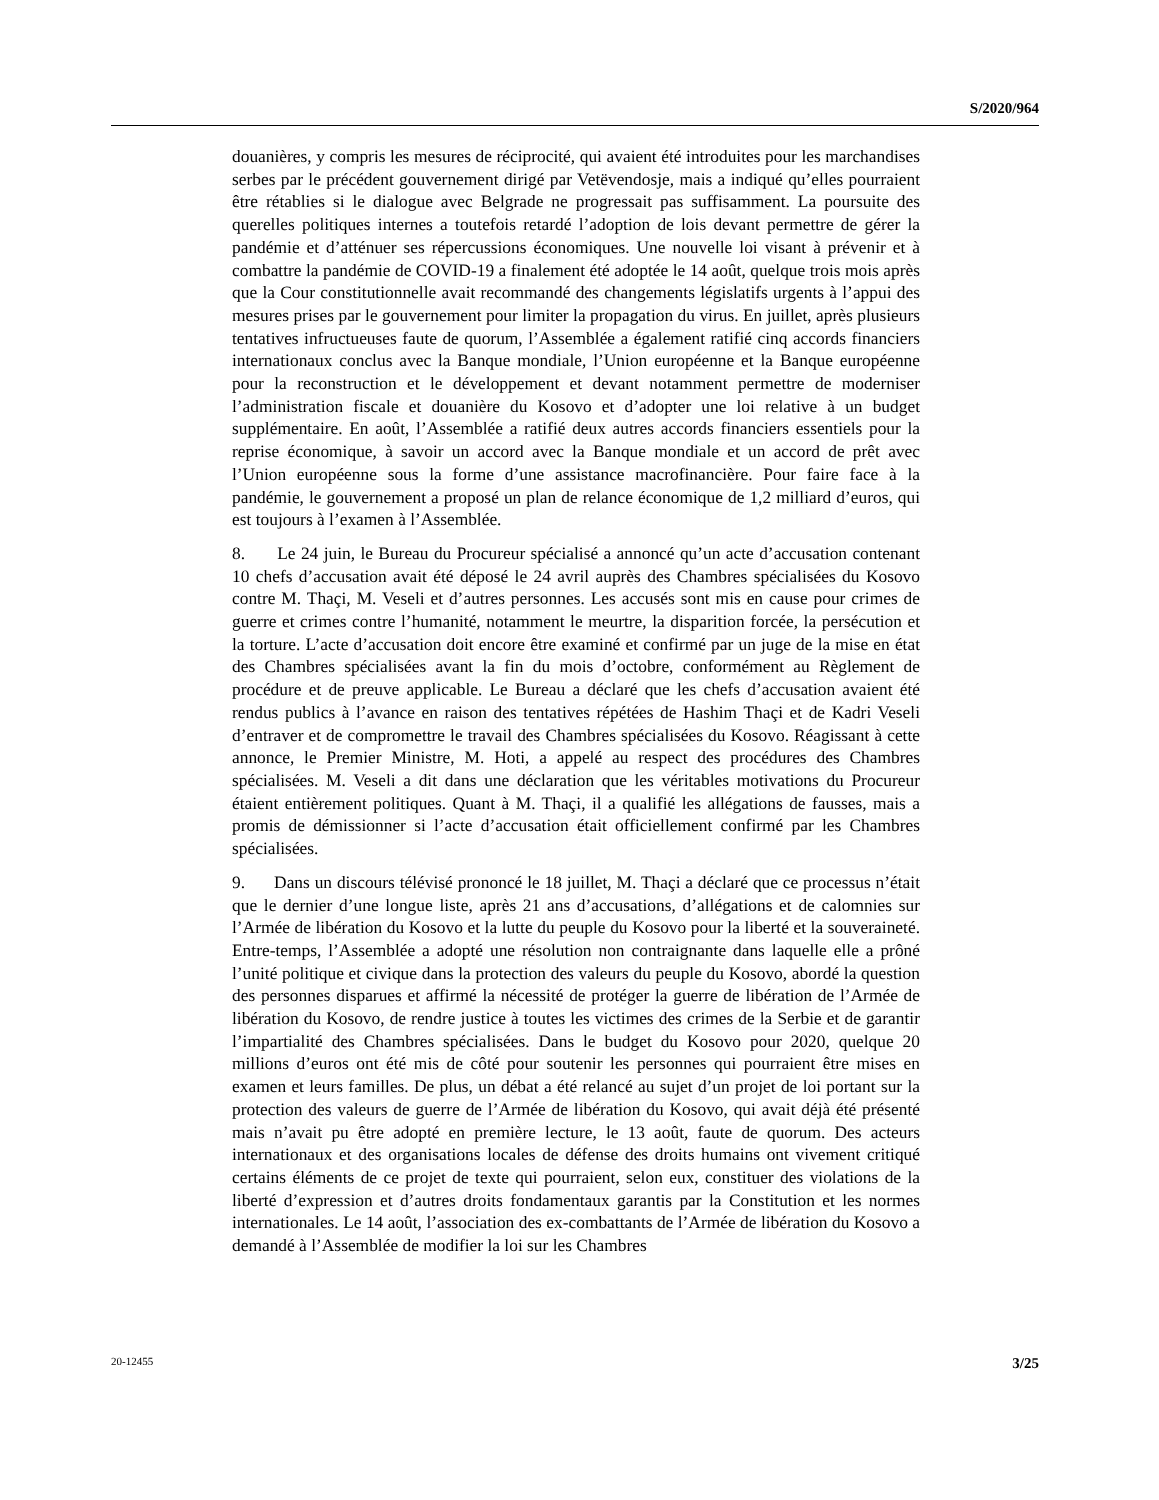S/2020/964
douanières, y compris les mesures de réciprocité, qui avaient été introduites pour les marchandises serbes par le précédent gouvernement dirigé par Vetëvendosje, mais a indiqué qu’elles pourraient être rétablies si le dialogue avec Belgrade ne progressait pas suffisamment. La poursuite des querelles politiques internes a toutefois retardé l’adoption de lois devant permettre de gérer la pandémie et d’atténuer ses répercussions économiques. Une nouvelle loi visant à prévenir et à combattre la pandémie de COVID-19 a finalement été adoptée le 14 août, quelque trois mois après que la Cour constitutionnelle avait recommandé des changements législatifs urgents à l’appui des mesures prises par le gouvernement pour limiter la propagation du virus. En juillet, après plusieurs tentatives infructueuses faute de quorum, l’Assemblée a également ratifié cinq accords financiers internationaux conclus avec la Banque mondiale, l’Union européenne et la Banque européenne pour la reconstruction et le développement et devant notamment permettre de moderniser l’administration fiscale et douanière du Kosovo et d’adopter une loi relative à un budget supplémentaire. En août, l’Assemblée a ratifié deux autres accords financiers essentiels pour la reprise économique, à savoir un accord avec la Banque mondiale et un accord de prêt avec l’Union européenne sous la forme d’une assistance macrofinancière. Pour faire face à la pandémie, le gouvernement a proposé un plan de relance économique de 1,2 milliard d’euros, qui est toujours à l’examen à l’Assemblée.
8. Le 24 juin, le Bureau du Procureur spécialisé a annoncé qu’un acte d’accusation contenant 10 chefs d’accusation avait été déposé le 24 avril auprès des Chambres spécialisées du Kosovo contre M. Thaçi, M. Veseli et d’autres personnes. Les accusés sont mis en cause pour crimes de guerre et crimes contre l’humanité, notamment le meurtre, la disparition forcée, la persécution et la torture. L’acte d’accusation doit encore être examiné et confirmé par un juge de la mise en état des Chambres spécialisées avant la fin du mois d’octobre, conformément au Règlement de procédure et de preuve applicable. Le Bureau a déclaré que les chefs d’accusation avaient été rendus publics à l’avance en raison des tentatives répétées de Hashim Thaçi et de Kadri Veseli d’entraver et de compromettre le travail des Chambres spécialisées du Kosovo. Réagissant à cette annonce, le Premier Ministre, M. Hoti, a appelé au respect des procédures des Chambres spécialisées. M. Veseli a dit dans une déclaration que les véritables motivations du Procureur étaient entièrement politiques. Quant à M. Thaçi, il a qualifié les allégations de fausses, mais a promis de démissionner si l’acte d’accusation était officiellement confirmé par les Chambres spécialisées.
9. Dans un discours télévisé prononcé le 18 juillet, M. Thaçi a déclaré que ce processus n’était que le dernier d’une longue liste, après 21 ans d’accusations, d’allégations et de calomnies sur l’Armée de libération du Kosovo et la lutte du peuple du Kosovo pour la liberté et la souveraineté. Entre-temps, l’Assemblée a adopté une résolution non contraignante dans laquelle elle a prôné l’unité politique et civique dans la protection des valeurs du peuple du Kosovo, abordé la question des personnes disparues et affirmé la nécessité de protéger la guerre de libération de l’Armée de libération du Kosovo, de rendre justice à toutes les victimes des crimes de la Serbie et de garantir l’impartialité des Chambres spécialisées. Dans le budget du Kosovo pour 2020, quelque 20 millions d’euros ont été mis de côté pour soutenir les personnes qui pourraient être mises en examen et leurs familles. De plus, un débat a été relancé au sujet d’un projet de loi portant sur la protection des valeurs de guerre de l’Armée de libération du Kosovo, qui avait déjà été présenté mais n’avait pu être adopté en première lecture, le 13 août, faute de quorum. Des acteurs internationaux et des organisations locales de défense des droits humains ont vivement critiqué certains éléments de ce projet de texte qui pourraient, selon eux, constituer des violations de la liberté d’expression et d’autres droits fondamentaux garantis par la Constitution et les normes internationales. Le 14 août, l’association des ex-combattants de l’Armée de libération du Kosovo a demandé à l’Assemblée de modifier la loi sur les Chambres
20-12455 3/25